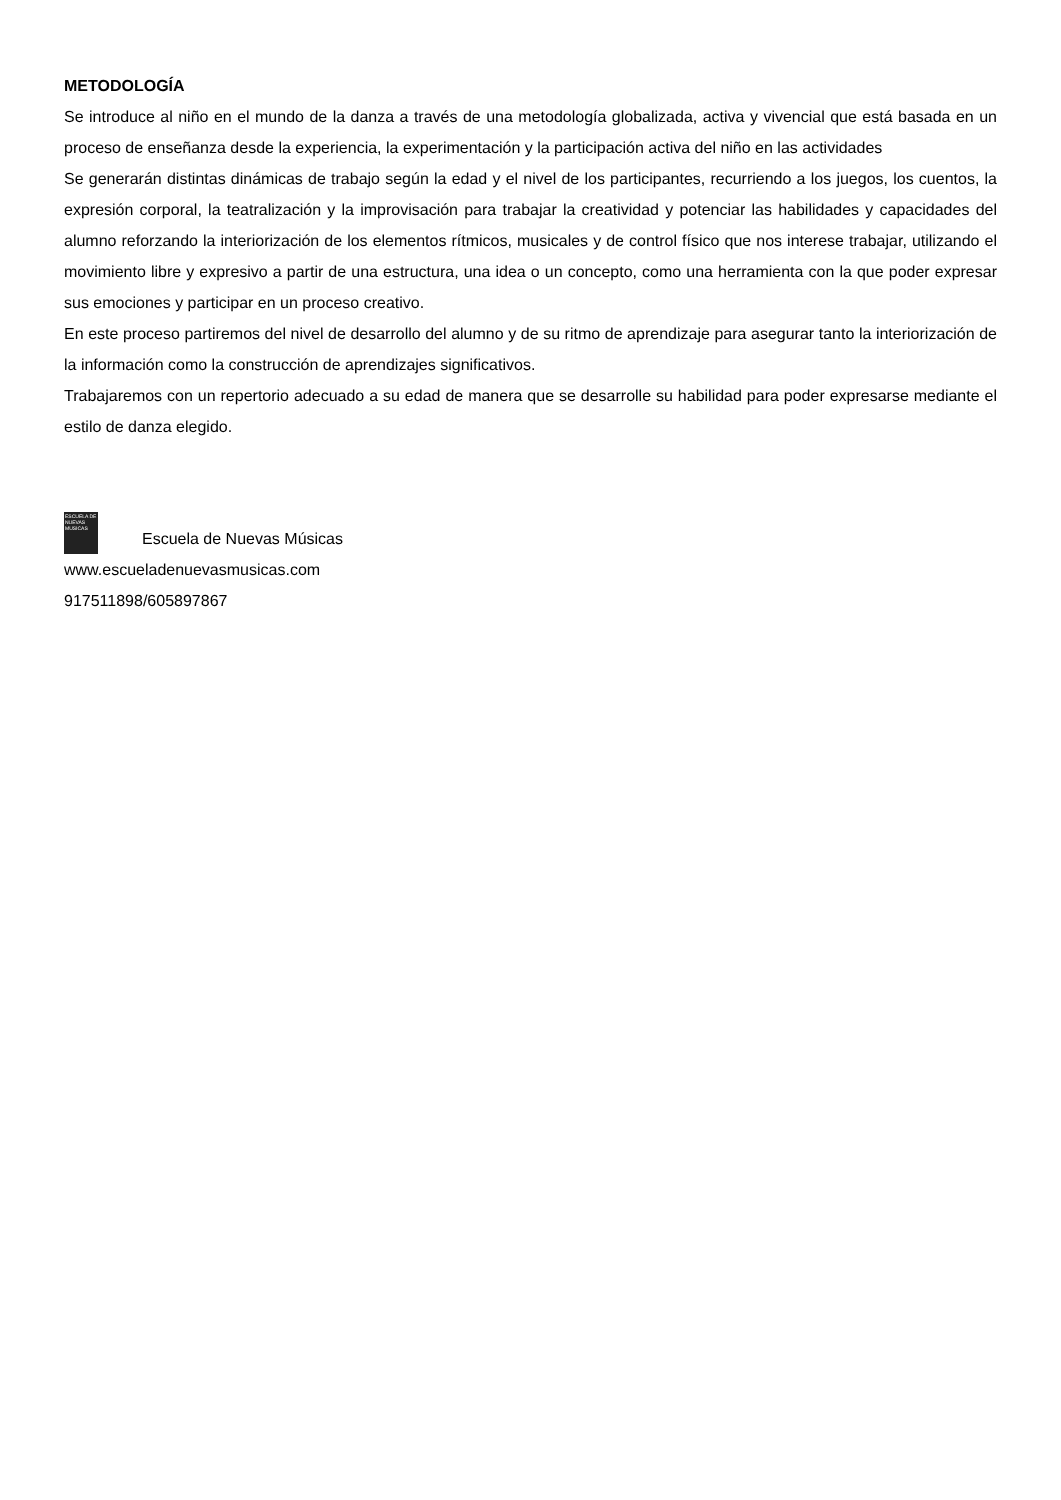METODOLOGÍA
Se introduce al niño en el mundo de la danza a través de una metodología globalizada, activa y vivencial que está basada en un proceso de enseñanza desde la experiencia, la experimentación y la participación activa del niño en las actividades
Se generarán distintas dinámicas de trabajo según la edad y el nivel de los participantes, recurriendo a los juegos, los cuentos, la expresión corporal, la teatralización y la improvisación para trabajar la creatividad y potenciar las habilidades y capacidades del alumno reforzando la interiorización de los elementos rítmicos, musicales y de control físico que nos interese trabajar, utilizando el movimiento libre y expresivo a partir de una estructura, una idea o un concepto, como una herramienta con la que poder expresar sus emociones y participar en un proceso creativo.
En este proceso partiremos del nivel de desarrollo del alumno y de su ritmo de aprendizaje para asegurar tanto la interiorización de la información como la construcción de aprendizajes significativos.
Trabajaremos con un repertorio adecuado a su edad de manera que se desarrolle su habilidad para poder expresarse mediante el estilo de danza elegido.
ESCUELA DE NUEVAS MUSICAS Escuela de Nuevas Músicas
www.escueladenuevasmusicas.com
917511898/605897867